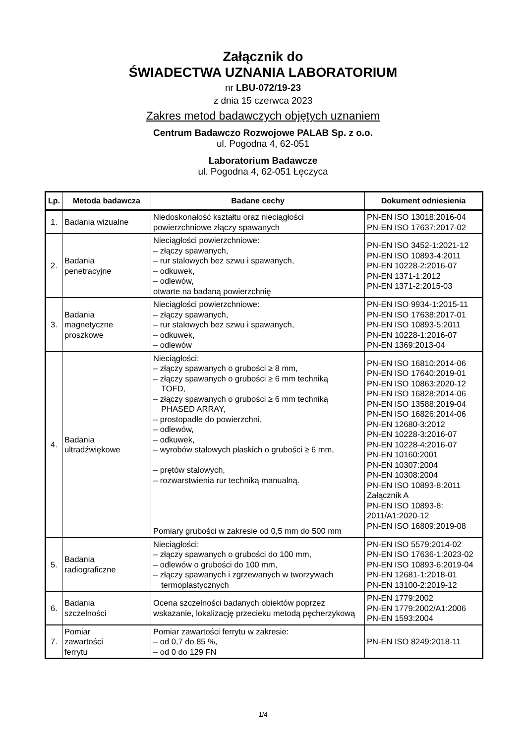Załącznik do
ŚWIADECTWA UZNANIA LABORATORIUM
nr LBU-072/19-23
z dnia 15 czerwca 2023
Zakres metod badawczych objętych uznaniem
Centrum Badawczo Rozwojowe PALAB Sp. z o.o.
ul. Pogodna 4, 62-051
Laboratorium Badawcze
ul. Pogodna 4, 62-051 Łęczyca
| Lp. | Metoda badawcza | Badane cechy | Dokument odniesienia |
| --- | --- | --- | --- |
| 1. | Badania wizualne | Niedoskonałość kształtu oraz nieciągłości powierzchniowe złączy spawanych | PN-EN ISO 13018:2016-04 PN-EN ISO 17637:2017-02 |
| 2. | Badania penetracyjne | Nieciągłości powierzchniowe: – złączy spawanych, – rur stalowych bez szwu i spawanych, – odkuwek, – odlewów, otwarte na badaną powierzchnię | PN-EN ISO 3452-1:2021-12 PN-EN ISO 10893-4:2011 PN-EN 10228-2:2016-07 PN-EN 1371-1:2012 PN-EN 1371-2:2015-03 |
| 3. | Badania magnetyczne proszkowe | Nieciągłości powierzchniowe: – złączy spawanych, – rur stalowych bez szwu i spawanych, – odkuwek, – odlewów | PN-EN ISO 9934-1:2015-11 PN-EN ISO 17638:2017-01 PN-EN ISO 10893-5:2011 PN-EN 10228-1:2016-07 PN-EN 1369:2013-04 |
| 4. | Badania ultradźwiękowe | Nieciągłości: – złączy spawanych o grubości ≥ 8 mm, – złączy spawanych o grubości ≥ 6 mm techniką TOFD, – złączy spawanych o grubości ≥ 6 mm techniką PHASED ARRAY, – prostopadłe do powierzchni, – odlewów, – odkuwek, – wyrobów stalowych płaskich o grubości ≥ 6 mm, – prętów stalowych, – rozwarstwienia rur techniką manualną. Pomiary grubości w zakresie od 0,5 mm do 500 mm | PN-EN ISO 16810:2014-06 PN-EN ISO 17640:2019-01 PN-EN ISO 10863:2020-12 PN-EN ISO 16828:2014-06 PN-EN ISO 13588:2019-04 PN-EN ISO 16826:2014-06 PN-EN 12680-3:2012 PN-EN 10228-3:2016-07 PN-EN 10228-4:2016-07 PN-EN 10160:2001 PN-EN 10307:2004 PN-EN 10308:2004 PN-EN ISO 10893-8:2011 Załącznik A PN-EN ISO 10893-8: 2011/A1:2020-12 PN-EN ISO 16809:2019-08 |
| 5. | Badania radiograficzne | Nieciągłości: – złączy spawanych o grubości do 100 mm, – odlewów o grubości do 100 mm, – złączy spawanych i zgrzewanych w tworzywach termoplastycznych | PN-EN ISO 5579:2014-02 PN-EN ISO 17636-1:2023-02 PN-EN ISO 10893-6:2019-04 PN-EN 12681-1:2018-01 PN-EN 13100-2:2019-12 |
| 6. | Badania szczelności | Ocena szczelności badanych obiektów poprzez wskazanie, lokalizację przecieku metodą pęcherzykową | PN-EN 1779:2002 PN-EN 1779:2002/A1:2006 PN-EN 1593:2004 |
| 7. | Pomiar zawartości ferrytu | Pomiar zawartości ferrytu w zakresie: – od 0,7 do 85 %, – od 0 do 129 FN | PN-EN ISO 8249:2018-11 |
1/4